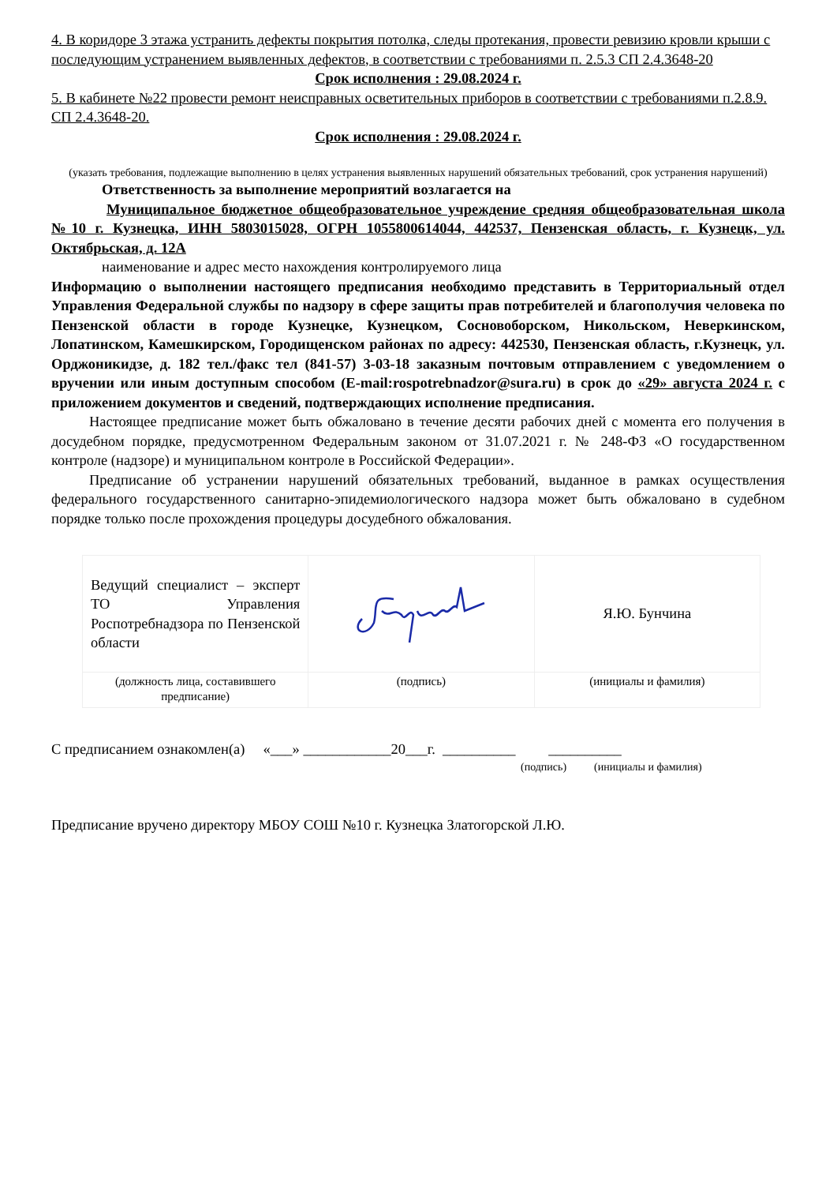4. В коридоре 3 этажа устранить дефекты покрытия потолка, следы протекания, провести ревизию кровли крыши с последующим устранением выявленных дефектов, в соответствии с требованиями п. 2.5.3 СП 2.4.3648-20
Срок исполнения : 29.08.2024 г.
5. В кабинете №22 провести ремонт неисправных осветительных приборов в соответствии с требованиями п.2.8.9. СП 2.4.3648-20.
Срок исполнения : 29.08.2024 г.
(указать требования, подлежащие выполнению в целях устранения выявленных нарушений обязательных требований, срок устранения нарушений)
Ответственность за выполнение мероприятий возлагается на
Муниципальное бюджетное общеобразовательное учреждение средняя общеобразовательная школа №10 г. Кузнецка, ИНН 5803015028, ОГРН 1055800614044, 442537, Пензенская область, г. Кузнецк, ул. Октябрьская, д. 12А
наименование и адрес место нахождения контролируемого лица
Информацию о выполнении настоящего предписания необходимо представить в Территориальный отдел Управления Федеральной службы по надзору в сфере защиты прав потребителей и благополучия человека по Пензенской области в городе Кузнецке, Кузнецком, Сосновоборском, Никольском, Неверкинском, Лопатинском, Камешкирском, Городищенском районах по адресу: 442530, Пензенская область, г.Кузнецк, ул. Орджоникидзе, д. 182 тел./факс тел (841-57) 3-03-18 заказным почтовым отправлением с уведомлением о вручении или иным доступным способом (E-mail:rospotrebnadzor@sura.ru) в срок до «29» августа 2024 г. с приложением документов и сведений, подтверждающих исполнение предписания.
Настоящее предписание может быть обжаловано в течение десяти рабочих дней с момента его получения в досудебном порядке, предусмотренном Федеральным законом от 31.07.2021 г. № 248-ФЗ «О государственном контроле (надзоре) и муниципальном контроле в Российской Федерации».
Предписание об устранении нарушений обязательных требований, выданное в рамках осуществления федерального государственного санитарно-эпидемиологического надзора может быть обжаловано в судебном порядке только после прохождения процедуры досудебного обжалования.
| Ведущий специалист – эксперт ТО Управления Роспотребнадзора по Пензенской области | | Я.Ю. Бунчина |
| (должность лица, составившего предписание) | (подпись) | (инициалы и фамилия) |
С предписанием ознакомлен(а) «___» ____________20___г. __________ __________
(подпись) (инициалы и фамилия)
Предписание вручено директору МБОУ СОШ №10 г. Кузнецка Златогорской Л.Ю.